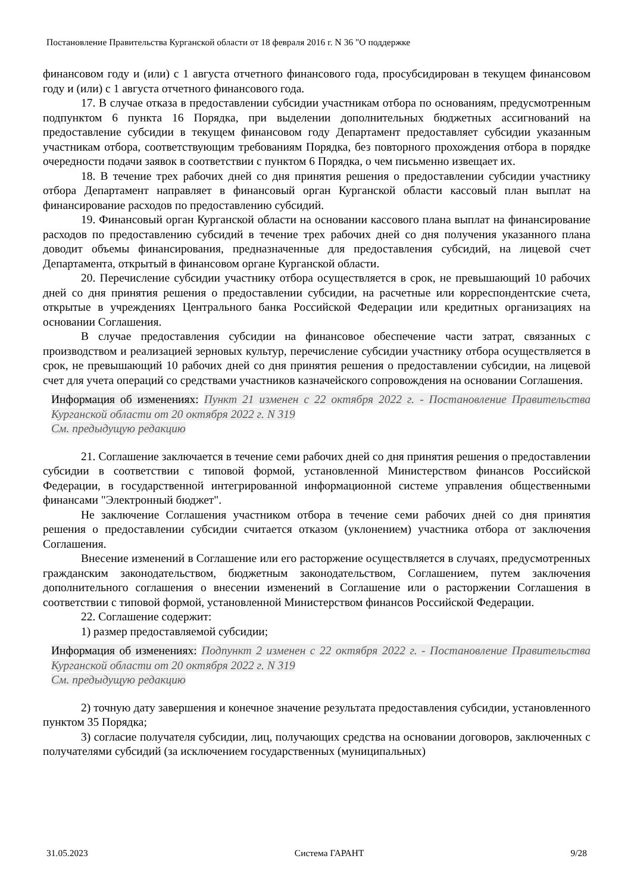Постановление Правительства Курганской области от 18 февраля 2016 г. N 36 "О поддержке
финансовом году и (или) с 1 августа отчетного финансового года, просубсидирован в текущем финансовом году и (или) с 1 августа отчетного финансового года.
17. В случае отказа в предоставлении субсидии участникам отбора по основаниям, предусмотренным подпунктом 6 пункта 16 Порядка, при выделении дополнительных бюджетных ассигнований на предоставление субсидии в текущем финансовом году Департамент предоставляет субсидии указанным участникам отбора, соответствующим требованиям Порядка, без повторного прохождения отбора в порядке очередности подачи заявок в соответствии с пунктом 6 Порядка, о чем письменно извещает их.
18. В течение трех рабочих дней со дня принятия решения о предоставлении субсидии участнику отбора Департамент направляет в финансовый орган Курганской области кассовый план выплат на финансирование расходов по предоставлению субсидий.
19. Финансовый орган Курганской области на основании кассового плана выплат на финансирование расходов по предоставлению субсидий в течение трех рабочих дней со дня получения указанного плана доводит объемы финансирования, предназначенные для предоставления субсидий, на лицевой счет Департамента, открытый в финансовом органе Курганской области.
20. Перечисление субсидии участнику отбора осуществляется в срок, не превышающий 10 рабочих дней со дня принятия решения о предоставлении субсидии, на расчетные или корреспондентские счета, открытые в учреждениях Центрального банка Российской Федерации или кредитных организациях на основании Соглашения.
В случае предоставления субсидии на финансовое обеспечение части затрат, связанных с производством и реализацией зерновых культур, перечисление субсидии участнику отбора осуществляется в срок, не превышающий 10 рабочих дней со дня принятия решения о предоставлении субсидии, на лицевой счет для учета операций со средствами участников казначейского сопровождения на основании Соглашения.
Информация об изменениях: Пункт 21 изменен с 22 октября 2022 г. - Постановление Правительства Курганской области от 20 октября 2022 г. N 319
См. предыдущую редакцию
21. Соглашение заключается в течение семи рабочих дней со дня принятия решения о предоставлении субсидии в соответствии с типовой формой, установленной Министерством финансов Российской Федерации, в государственной интегрированной информационной системе управления общественными финансами "Электронный бюджет".
Не заключение Соглашения участником отбора в течение семи рабочих дней со дня принятия решения о предоставлении субсидии считается отказом (уклонением) участника отбора от заключения Соглашения.
Внесение изменений в Соглашение или его расторжение осуществляется в случаях, предусмотренных гражданским законодательством, бюджетным законодательством, Соглашением, путем заключения дополнительного соглашения о внесении изменений в Соглашение или о расторжении Соглашения в соответствии с типовой формой, установленной Министерством финансов Российской Федерации.
22. Соглашение содержит:
1) размер предоставляемой субсидии;
Информация об изменениях: Подпункт 2 изменен с 22 октября 2022 г. - Постановление Правительства Курганской области от 20 октября 2022 г. N 319
См. предыдущую редакцию
2) точную дату завершения и конечное значение результата предоставления субсидии, установленного пунктом 35 Порядка;
3) согласие получателя субсидии, лиц, получающих средства на основании договоров, заключенных с получателями субсидий (за исключением государственных (муниципальных)
31.05.2023 Система ГАРАНТ 9/28